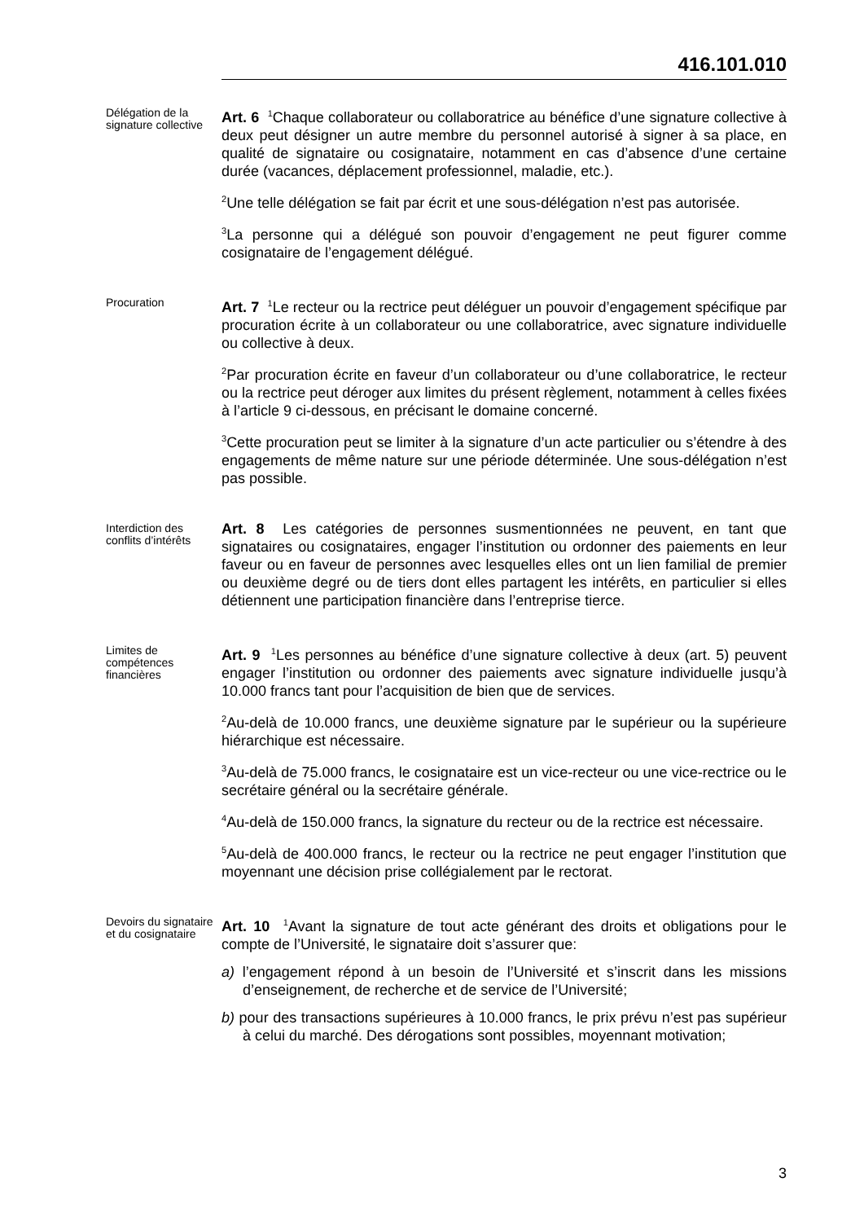416.101.010
Délégation de la signature collective
Art. 6 <sup>1</sup>Chaque collaborateur ou collaboratrice au bénéfice d’une signature collective à deux peut désigner un autre membre du personnel autorisé à signer à sa place, en qualité de signataire ou cosignataire, notamment en cas d’absence d’une certaine durée (vacances, déplacement professionnel, maladie, etc.).
<sup>2</sup> Une telle délégation se fait par écrit et une sous-délégation n’est pas autorisée.
<sup>3</sup> La personne qui a délégué son pouvoir d’engagement ne peut figurer comme cosignataire de l’engagement délégué.
Procuration
Art. 7 <sup>1</sup>Le recteur ou la rectrice peut déléguer un pouvoir d’engagement spécifique par procuration écrite à un collaborateur ou une collaboratrice, avec signature individuelle ou collective à deux.
<sup>2</sup> Par procuration écrite en faveur d’un collaborateur ou d’une collaboratrice, le recteur ou la rectrice peut déroger aux limites du présent règlement, notamment à celles fixées à l’article 9 ci-dessous, en précisant le domaine concerné.
<sup>3</sup> Cette procuration peut se limiter à la signature d’un acte particulier ou s’étendre à des engagements de même nature sur une période déterminée. Une sous-délégation n’est pas possible.
Interdiction des conflits d’intérêts
Art. 8 Les catégories de personnes susmentionnées ne peuvent, en tant que signataires ou cosignataires, engager l’institution ou ordonner des paiements en leur faveur ou en faveur de personnes avec lesquelles elles ont un lien familial de premier ou deuxième degré ou de tiers dont elles partagent les intérêts, en particulier si elles détiennent une participation financière dans l’entreprise tierce.
Limites de compétences financières
Art. 9 <sup>1</sup>Les personnes au bénéfice d’une signature collective à deux (art. 5) peuvent engager l’institution ou ordonner des paiements avec signature individuelle jusqu’à 10.000 francs tant pour l’acquisition de bien que de services.
<sup>2</sup> Au-delà de 10.000 francs, une deuxième signature par le supérieur ou la supérieure hiérarchique est nécessaire.
<sup>3</sup> Au-delà de 75.000 francs, le cosignataire est un vice-recteur ou une vice-rectrice ou le secrétaire général ou la secrétaire générale.
<sup>4</sup> Au-delà de 150.000 francs, la signature du recteur ou de la rectrice est nécessaire.
<sup>5</sup> Au-delà de 400.000 francs, le recteur ou la rectrice ne peut engager l’institution que moyennant une décision prise collégialement par le rectorat.
Devoirs du signataire et du cosignataire
Art. 10 <sup>1</sup>Avant la signature de tout acte générant des droits et obligations pour le compte de l’Université, le signataire doit s’assurer que:
a) l’engagement répond à un besoin de l’Université et s’inscrit dans les missions d’enseignement, de recherche et de service de l’Université;
b) pour des transactions supérieures à 10.000 francs, le prix prévu n’est pas supérieur à celui du marché. Des dérogations sont possibles, moyennant motivation;
3